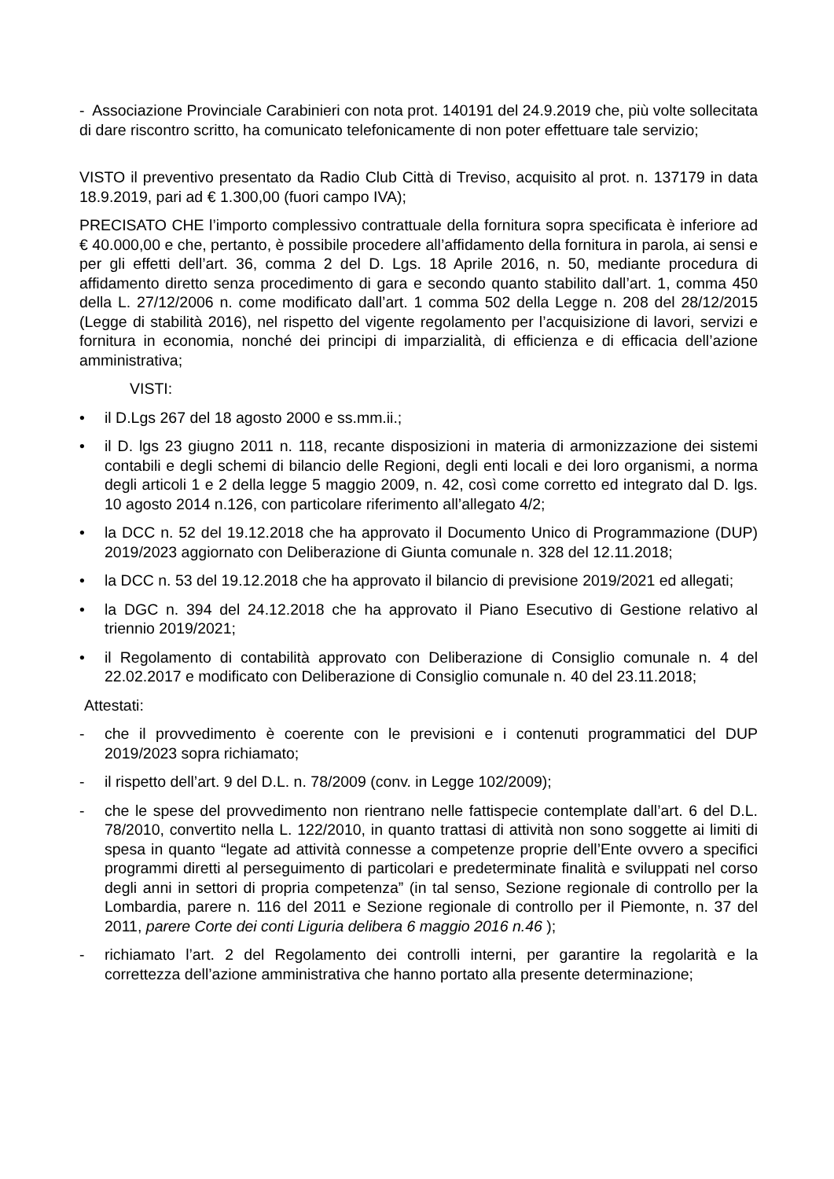- Associazione Provinciale Carabinieri con nota prot. 140191 del 24.9.2019 che, più volte sollecitata di dare riscontro scritto, ha comunicato telefonicamente di non poter effettuare tale servizio;
VISTO il preventivo presentato da Radio Club Città di Treviso, acquisito al prot. n. 137179 in data 18.9.2019, pari ad € 1.300,00 (fuori campo IVA);
PRECISATO CHE l’importo complessivo contrattuale della fornitura sopra specificata è inferiore ad € 40.000,00 e che, pertanto, è possibile procedere all’affidamento della fornitura in parola, ai sensi e per gli effetti dell’art. 36, comma 2 del D. Lgs. 18 Aprile 2016, n. 50, mediante procedura di affidamento diretto senza procedimento di gara e secondo quanto stabilito dall’art. 1, comma 450 della L. 27/12/2006 n. come modificato dall’art. 1 comma 502 della Legge n. 208 del 28/12/2015 (Legge di stabilità 2016), nel rispetto del vigente regolamento per l’acquisizione di lavori, servizi e fornitura in economia, nonché dei principi di imparzialità, di efficienza e di efficacia dell’azione amministrativa;
VISTI:
• il D.Lgs 267 del 18 agosto 2000 e ss.mm.ii.;
• il D. lgs 23 giugno 2011 n. 118, recante disposizioni in materia di armonizzazione dei sistemi contabili e degli schemi di bilancio delle Regioni, degli enti locali e dei loro organismi, a norma degli articoli 1 e 2 della legge 5 maggio 2009, n. 42, così come corretto ed integrato dal D. lgs. 10 agosto 2014 n.126, con particolare riferimento all’allegato 4/2;
• la DCC n. 52 del 19.12.2018 che ha approvato il Documento Unico di Programmazione (DUP) 2019/2023 aggiornato con Deliberazione di Giunta comunale n. 328 del 12.11.2018;
• la DCC n. 53 del 19.12.2018 che ha approvato il bilancio di previsione 2019/2021 ed allegati;
• la DGC n. 394 del 24.12.2018 che ha approvato il Piano Esecutivo di Gestione relativo al triennio 2019/2021;
• il Regolamento di contabilità approvato con Deliberazione di Consiglio comunale n. 4 del 22.02.2017 e modificato con Deliberazione di Consiglio comunale n. 40 del 23.11.2018;
Attestati:
- che il provvedimento è coerente con le previsioni e i contenuti programmatici del DUP 2019/2023 sopra richiamato;
- il rispetto dell’art. 9 del D.L. n. 78/2009 (conv. in Legge 102/2009);
- che le spese del provvedimento non rientrano nelle fattispecie contemplate dall’art. 6 del D.L. 78/2010, convertito nella L. 122/2010, in quanto trattasi di attività non sono soggette ai limiti di spesa in quanto “legate ad attività connesse a competenze proprie dell’Ente ovvero a specifici programmi diretti al perseguimento di particolari e predeterminate finalità e sviluppati nel corso degli anni in settori di propria competenza” (in tal senso, Sezione regionale di controllo per la Lombardia, parere n. 116 del 2011 e Sezione regionale di controllo per il Piemonte, n. 37 del 2011, parere Corte dei conti Liguria delibera 6 maggio 2016 n.46 );
- richiamato l’art. 2 del Regolamento dei controlli interni, per garantire la regolarità e la correttezza dell’azione amministrativa che hanno portato alla presente determinazione;